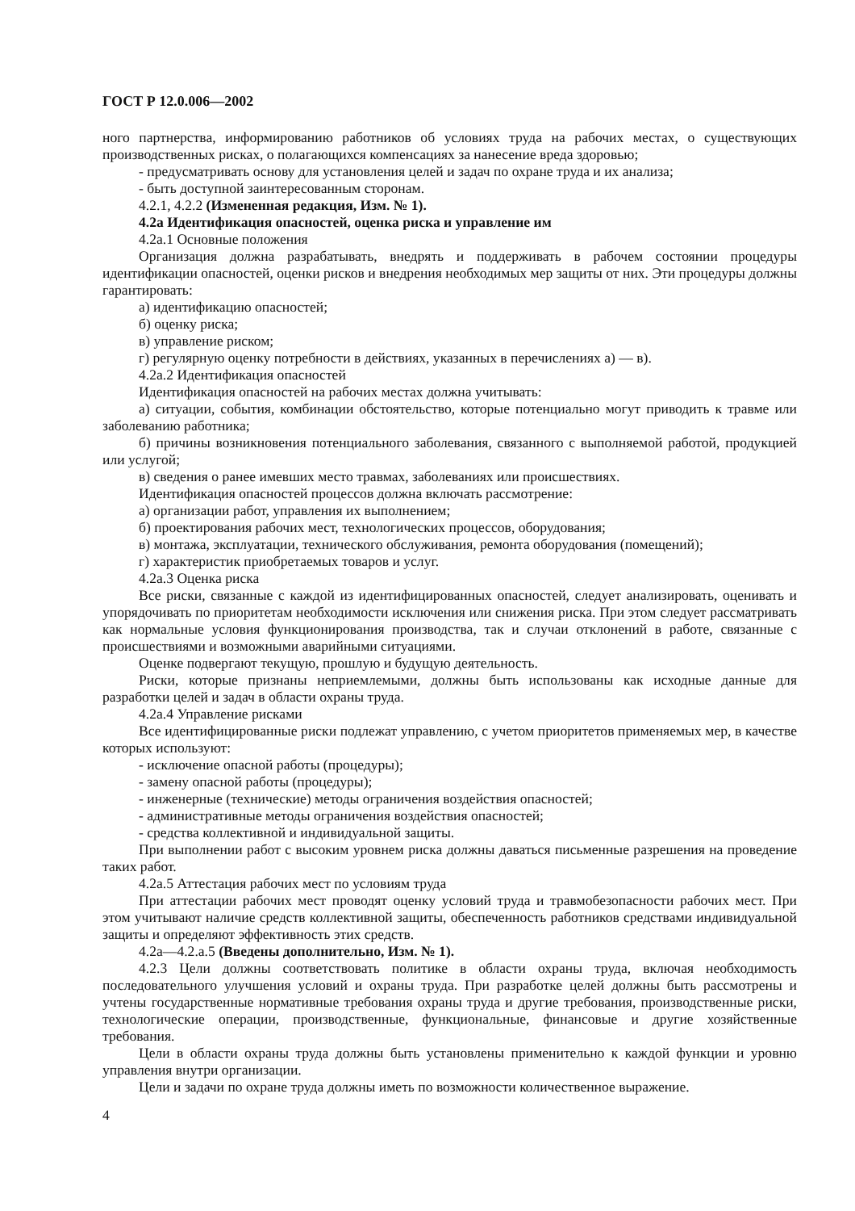ГОСТ Р 12.0.006—2002
ного партнерства, информированию работников об условиях труда на рабочих местах, о существующих производственных рисках, о полагающихся компенсациях за нанесение вреда здоровью;
- предусматривать основу для установления целей и задач по охране труда и их анализа;
- быть доступной заинтересованным сторонам.
4.2.1, 4.2.2 (Измененная редакция, Изм. № 1).
4.2а Идентификация опасностей, оценка риска и управление им
4.2а.1 Основные положения
Организация должна разрабатывать, внедрять и поддерживать в рабочем состоянии процедуры идентификации опасностей, оценки рисков и внедрения необходимых мер защиты от них. Эти процедуры должны гарантировать:
а) идентификацию опасностей;
б) оценку риска;
в) управление риском;
г) регулярную оценку потребности в действиях, указанных в перечислениях а) — в).
4.2а.2 Идентификация опасностей
Идентификация опасностей на рабочих местах должна учитывать:
а) ситуации, события, комбинации обстоятельство, которые потенциально могут приводить к травме или заболеванию работника;
б) причины возникновения потенциального заболевания, связанного с выполняемой работой, продукцией или услугой;
в) сведения о ранее имевших место травмах, заболеваниях или происшествиях.
Идентификация опасностей процессов должна включать рассмотрение:
а) организации работ, управления их выполнением;
б) проектирования рабочих мест, технологических процессов, оборудования;
в) монтажа, эксплуатации, технического обслуживания, ремонта оборудования (помещений);
г) характеристик приобретаемых товаров и услуг.
4.2а.3 Оценка риска
Все риски, связанные с каждой из идентифицированных опасностей, следует анализировать, оценивать и упорядочивать по приоритетам необходимости исключения или снижения риска. При этом следует рассматривать как нормальные условия функционирования производства, так и случаи отклонений в работе, связанные с происшествиями и возможными аварийными ситуациями.
Оценке подвергают текущую, прошлую и будущую деятельность.
Риски, которые признаны неприемлемыми, должны быть использованы как исходные данные для разработки целей и задач в области охраны труда.
4.2а.4 Управление рисками
Все идентифицированные риски подлежат управлению, с учетом приоритетов применяемых мер, в качестве которых используют:
- исключение опасной работы (процедуры);
- замену опасной работы (процедуры);
- инженерные (технические) методы ограничения воздействия опасностей;
- административные методы ограничения воздействия опасностей;
- средства коллективной и индивидуальной защиты.
При выполнении работ с высоким уровнем риска должны даваться письменные разрешения на проведение таких работ.
4.2а.5 Аттестация рабочих мест по условиям труда
При аттестации рабочих мест проводят оценку условий труда и травмобезопасности рабочих мест. При этом учитывают наличие средств коллективной защиты, обеспеченность работников средствами индивидуальной защиты и определяют эффективность этих средств.
4.2а—4.2.а.5 (Введены дополнительно, Изм. № 1).
4.2.3 Цели должны соответствовать политике в области охраны труда, включая необходимость последовательного улучшения условий и охраны труда. При разработке целей должны быть рассмотрены и учтены государственные нормативные требования охраны труда и другие требования, производственные риски, технологические операции, производственные, функциональные, финансовые и другие хозяйственные требования.
Цели в области охраны труда должны быть установлены применительно к каждой функции и уровню управления внутри организации.
Цели и задачи по охране труда должны иметь по возможности количественное выражение.
4